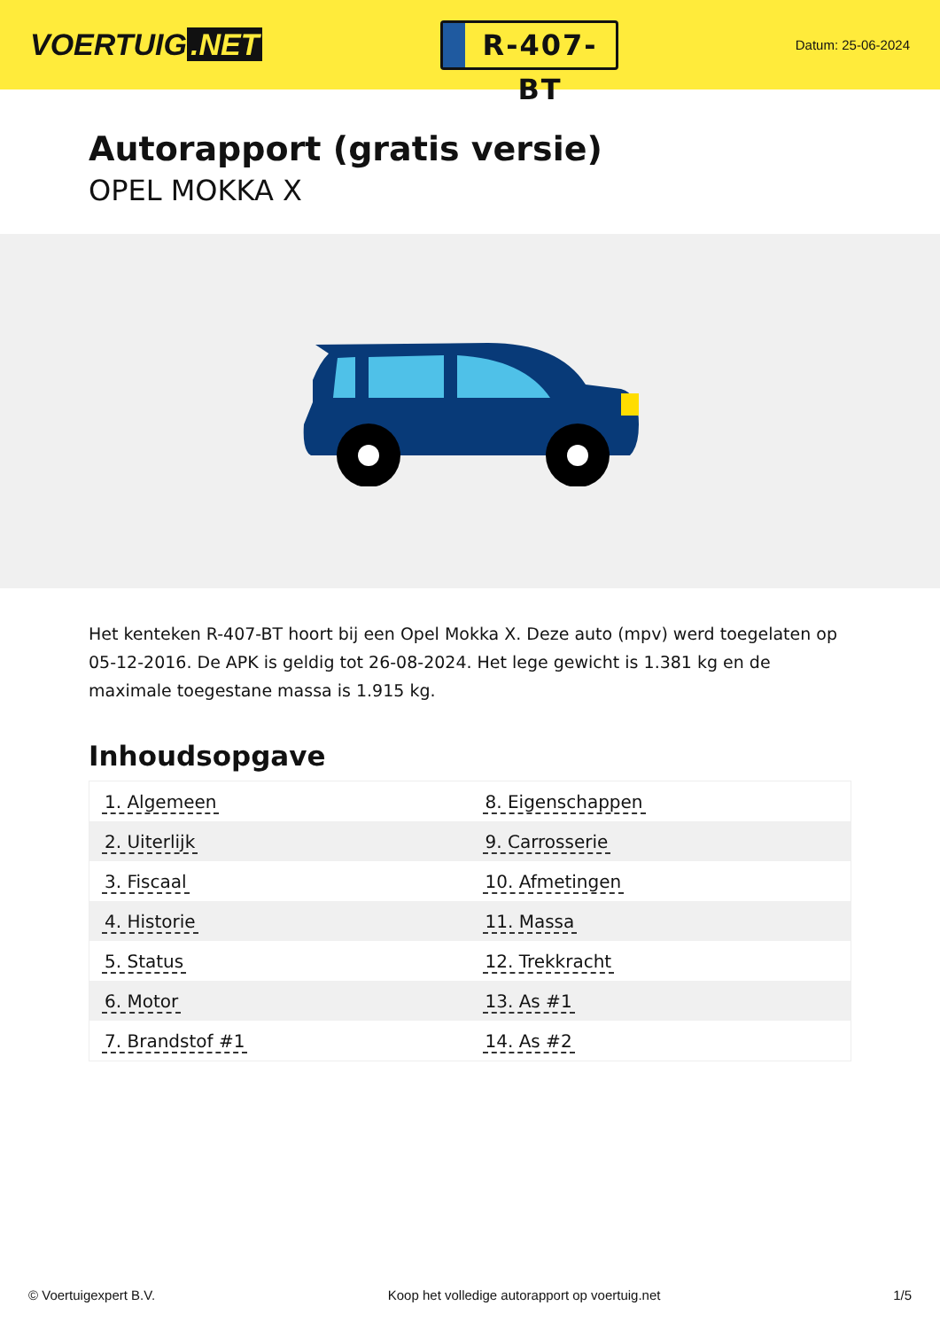VOERTUIG.NET
R-407-BT
Datum: 25-06-2024
Autorapport (gratis versie)
OPEL MOKKA X
Het kenteken R-407-BT hoort bij een Opel Mokka X. Deze auto (mpv) werd toegelaten op 05-12-2016. De APK is geldig tot 26-08-2024. Het lege gewicht is 1.381 kg en de maximale toegestane massa is 1.915 kg.
Inhoudsopgave
| 1. Algemeen | 8. Eigenschappen |
| 2. Uiterlijk | 9. Carrosserie |
| 3. Fiscaal | 10. Afmetingen |
| 4. Historie | 11. Massa |
| 5. Status | 12. Trekkracht |
| 6. Motor | 13. As #1 |
| 7. Brandstof #1 | 14. As #2 |
© Voertuigexpert B.V. Koop het volledige autorapport op voertuig.net 1/5